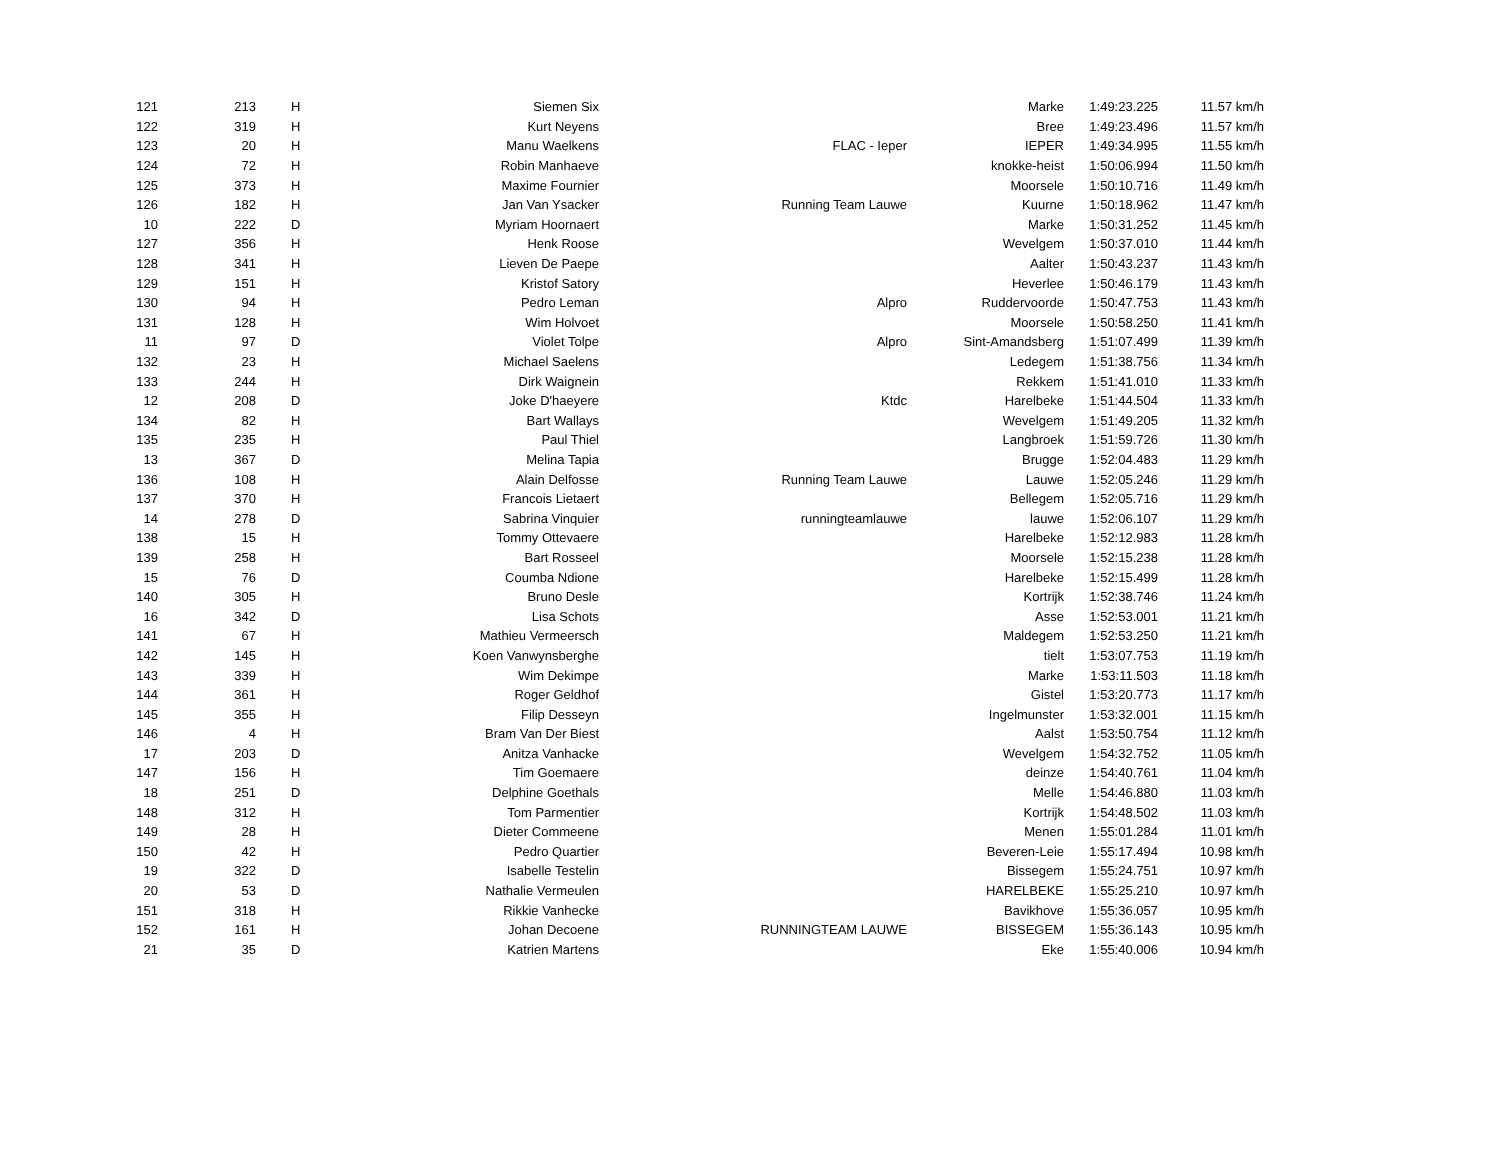| 121 | 213 | H | Siemen Six | | Marke | 1:49:23.225 | 11.57 km/h |
| 122 | 319 | H | Kurt Neyens | | Bree | 1:49:23.496 | 11.57 km/h |
| 123 | 20 | H | Manu Waelkens | FLAC - Ieper | IEPER | 1:49:34.995 | 11.55 km/h |
| 124 | 72 | H | Robin Manhaeve | | knokke-heist | 1:50:06.994 | 11.50 km/h |
| 125 | 373 | H | Maxime Fournier | | Moorsele | 1:50:10.716 | 11.49 km/h |
| 126 | 182 | H | Jan Van Ysacker | Running Team Lauwe | Kuurne | 1:50:18.962 | 11.47 km/h |
| 10 | 222 | D | Myriam Hoornaert | | Marke | 1:50:31.252 | 11.45 km/h |
| 127 | 356 | H | Henk Roose | | Wevelgem | 1:50:37.010 | 11.44 km/h |
| 128 | 341 | H | Lieven De Paepe | | Aalter | 1:50:43.237 | 11.43 km/h |
| 129 | 151 | H | Kristof Satory | | Heverlee | 1:50:46.179 | 11.43 km/h |
| 130 | 94 | H | Pedro Leman | Alpro | Ruddervoorde | 1:50:47.753 | 11.43 km/h |
| 131 | 128 | H | Wim Holvoet | | Moorsele | 1:50:58.250 | 11.41 km/h |
| 11 | 97 | D | Violet Tolpe | Alpro | Sint-Amandsberg | 1:51:07.499 | 11.39 km/h |
| 132 | 23 | H | Michael Saelens | | Ledegem | 1:51:38.756 | 11.34 km/h |
| 133 | 244 | H | Dirk Waignein | | Rekkem | 1:51:41.010 | 11.33 km/h |
| 12 | 208 | D | Joke D'haeyere | Ktdc | Harelbeke | 1:51:44.504 | 11.33 km/h |
| 134 | 82 | H | Bart Wallays | | Wevelgem | 1:51:49.205 | 11.32 km/h |
| 135 | 235 | H | Paul Thiel | | Langbroek | 1:51:59.726 | 11.30 km/h |
| 13 | 367 | D | Melina Tapia | | Brugge | 1:52:04.483 | 11.29 km/h |
| 136 | 108 | H | Alain Delfosse | Running Team Lauwe | Lauwe | 1:52:05.246 | 11.29 km/h |
| 137 | 370 | H | Francois Lietaert | | Bellegem | 1:52:05.716 | 11.29 km/h |
| 14 | 278 | D | Sabrina Vinquier | runningteamlauwe | lauwe | 1:52:06.107 | 11.29 km/h |
| 138 | 15 | H | Tommy Ottevaere | | Harelbeke | 1:52:12.983 | 11.28 km/h |
| 139 | 258 | H | Bart Rosseel | | Moorsele | 1:52:15.238 | 11.28 km/h |
| 15 | 76 | D | Coumba Ndione | | Harelbeke | 1:52:15.499 | 11.28 km/h |
| 140 | 305 | H | Bruno Desle | | Kortrijk | 1:52:38.746 | 11.24 km/h |
| 16 | 342 | D | Lisa Schots | | Asse | 1:52:53.001 | 11.21 km/h |
| 141 | 67 | H | Mathieu Vermeersch | | Maldegem | 1:52:53.250 | 11.21 km/h |
| 142 | 145 | H | Koen Vanwynsberghe | | tielt | 1:53:07.753 | 11.19 km/h |
| 143 | 339 | H | Wim Dekimpe | | Marke | 1:53:11.503 | 11.18 km/h |
| 144 | 361 | H | Roger Geldhof | | Gistel | 1:53:20.773 | 11.17 km/h |
| 145 | 355 | H | Filip Desseyn | | Ingelmunster | 1:53:32.001 | 11.15 km/h |
| 146 | 4 | H | Bram Van Der Biest | | Aalst | 1:53:50.754 | 11.12 km/h |
| 17 | 203 | D | Anitza Vanhacke | | Wevelgem | 1:54:32.752 | 11.05 km/h |
| 147 | 156 | H | Tim Goemaere | | deinze | 1:54:40.761 | 11.04 km/h |
| 18 | 251 | D | Delphine Goethals | | Melle | 1:54:46.880 | 11.03 km/h |
| 148 | 312 | H | Tom Parmentier | | Kortrijk | 1:54:48.502 | 11.03 km/h |
| 149 | 28 | H | Dieter Commeene | | Menen | 1:55:01.284 | 11.01 km/h |
| 150 | 42 | H | Pedro Quartier | | Beveren-Leie | 1:55:17.494 | 10.98 km/h |
| 19 | 322 | D | Isabelle Testelin | | Bissegem | 1:55:24.751 | 10.97 km/h |
| 20 | 53 | D | Nathalie Vermeulen | | HARELBEKE | 1:55:25.210 | 10.97 km/h |
| 151 | 318 | H | Rikkie Vanhecke | | Bavikhove | 1:55:36.057 | 10.95 km/h |
| 152 | 161 | H | Johan Decoene | RUNNINGTEAM LAUWE | BISSEGEM | 1:55:36.143 | 10.95 km/h |
| 21 | 35 | D | Katrien Martens | | Eke | 1:55:40.006 | 10.94 km/h |